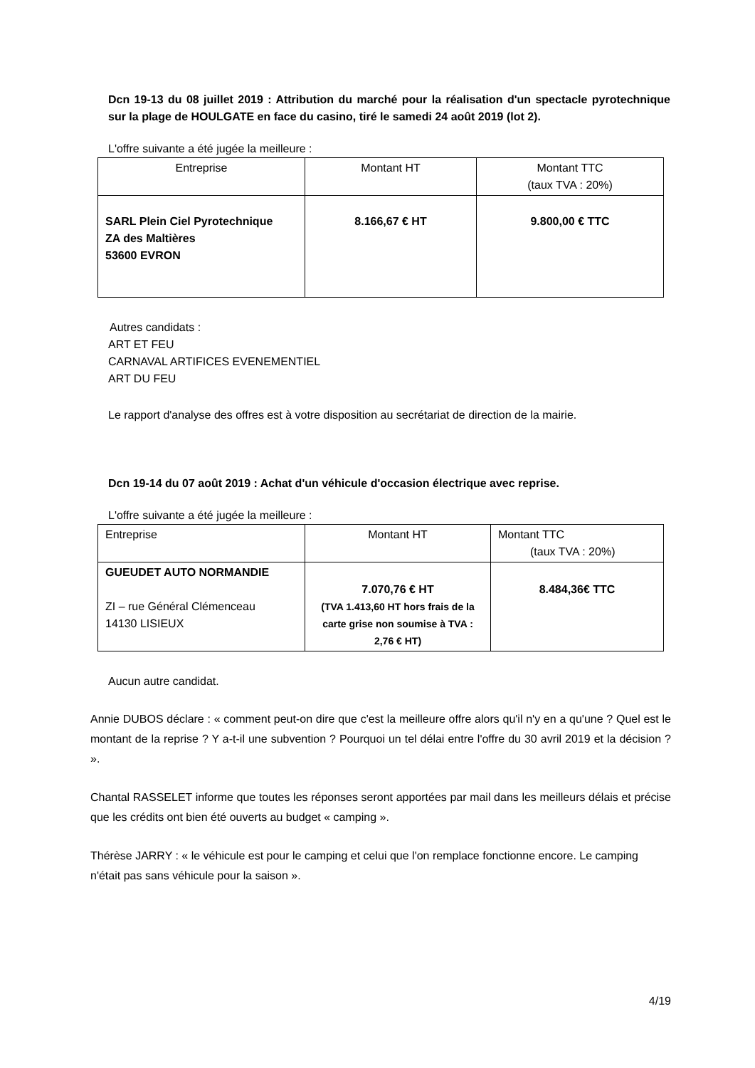Dcn 19-13 du 08 juillet 2019 : Attribution du marché pour la réalisation d'un spectacle pyrotechnique sur la plage de HOULGATE en face du casino, tiré le samedi 24 août 2019 (lot 2).
L'offre suivante a été jugée la meilleure :
| Entreprise | Montant HT | Montant TTC (taux TVA : 20%) |
| SARL Plein Ciel Pyrotechnique ZA des Maltières 53600 EVRON | 8.166,67 € HT | 9.800,00 € TTC |
Autres candidats :
ART ET FEU
CARNAVAL ARTIFICES EVENEMENTIEL
ART DU FEU
Le rapport d'analyse des offres est à votre disposition au secrétariat de direction de la mairie.
Dcn 19-14 du 07 août 2019 : Achat d'un véhicule d'occasion électrique avec reprise.
L'offre suivante a été jugée la meilleure :
| Entreprise | Montant HT | Montant TTC (taux TVA : 20%) |
| GUEUDET AUTO NORMANDIE ZI – rue Général Clémenceau 14130 LISIEUX | 7.070,76 € HT (TVA 1.413,60 HT hors frais de la carte grise non soumise à TVA : 2,76 € HT) | 8.484,36€ TTC |
Aucun autre candidat.
Annie DUBOS déclare : « comment peut-on dire que c'est la meilleure offre alors qu'il n'y en a qu'une ? Quel est le montant de la reprise ? Y a-t-il une subvention ? Pourquoi un tel délai entre l'offre du 30 avril 2019 et la décision ? ».
Chantal RASSELET informe que toutes les réponses seront apportées par mail dans les meilleurs délais et précise que les crédits ont bien été ouverts au budget « camping ».
Thérèse JARRY : « le véhicule est pour le camping et celui que l'on remplace fonctionne encore. Le camping n'était pas sans véhicule pour la saison ».
4/19